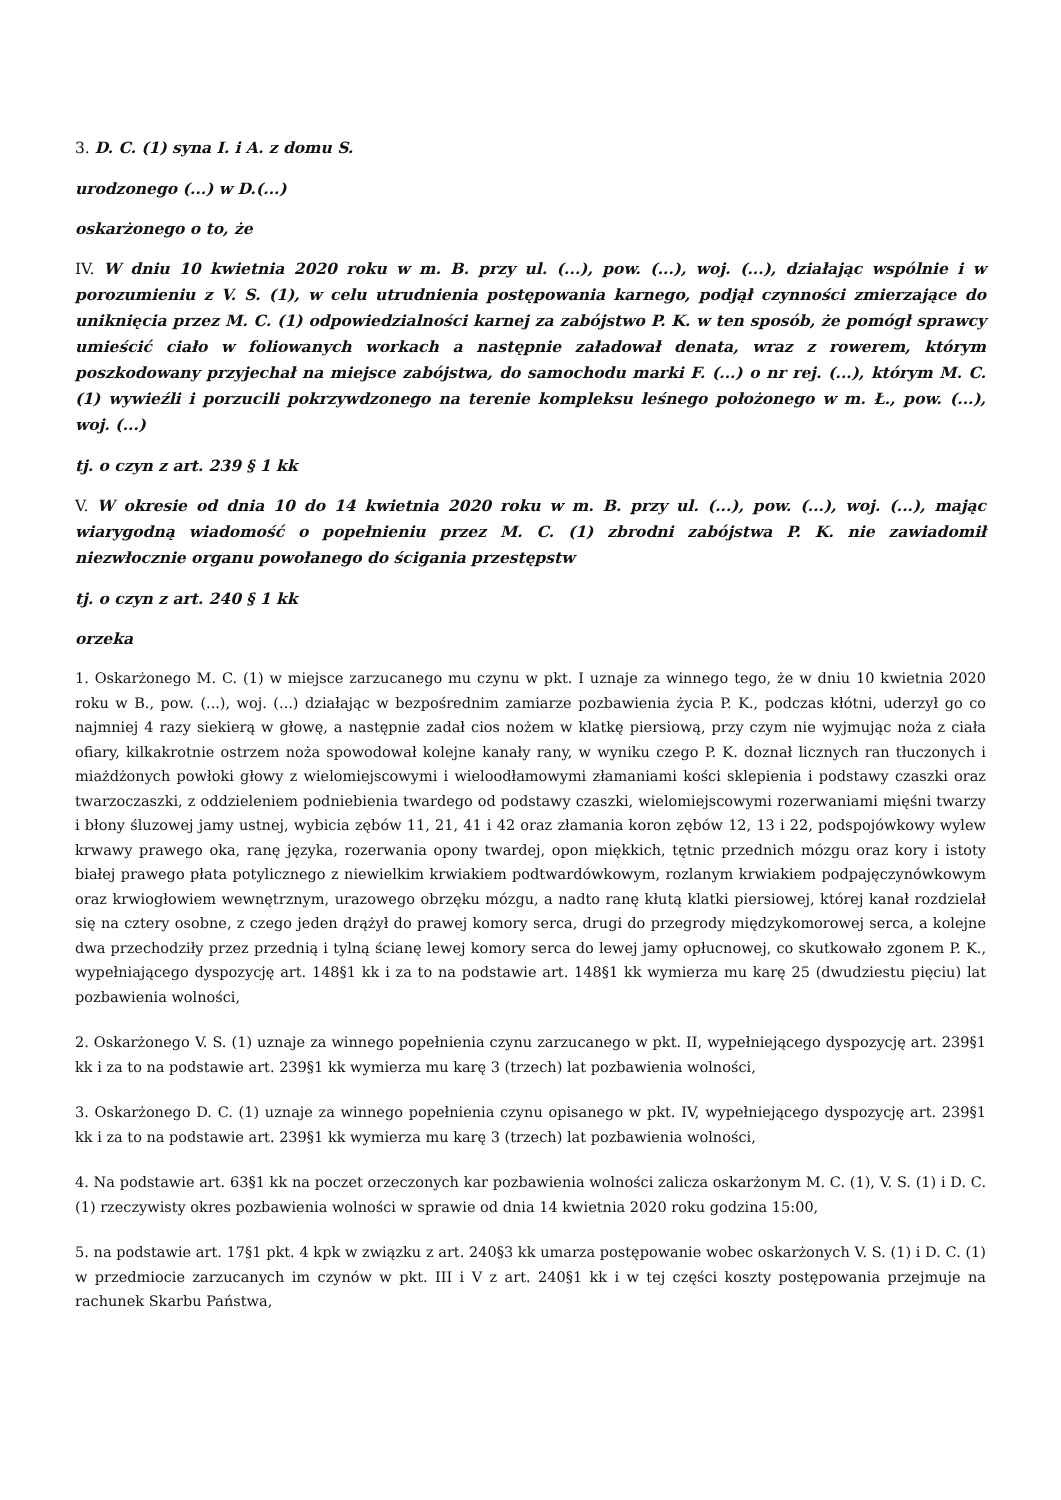3. D. C. (1) syna I. i A. z domu S.
urodzonego (...) w D.(...)
oskarżonego o to, że
IV. W dniu 10 kwietnia 2020 roku w m. B. przy ul. (...), pow. (...), woj. (...), działając wspólnie i w porozumieniu z V. S. (1), w celu utrudnienia postępowania karnego, podjął czynności zmierzające do uniknięcia przez M. C. (1) odpowiedzialności karnej za zabójstwo P. K. w ten sposób, że pomógł sprawcy umieścić ciało w foliowanych workach a następnie załadował denata, wraz z rowerem, którym poszkodowany przyjechał na miejsce zabójstwa, do samochodu marki F. (...) o nr rej. (...), którym M. C. (1) wywieźli i porzucili pokrzywdzonego na terenie kompleksu leśnego położonego w m. Ł., pow. (...), woj. (...)
tj. o czyn z art. 239 § 1 kk
V. W okresie od dnia 10 do 14 kwietnia 2020 roku w m. B. przy ul. (...), pow. (...), woj. (...), mając wiarygodną wiadomość o popełnieniu przez M. C. (1) zbrodni zabójstwa P. K. nie zawiadomił niezwłocznie organu powołanego do ścigania przestępstw
tj. o czyn z art. 240 § 1 kk
orzeka
1. Oskarżonego M. C. (1) w miejsce zarzucanego mu czynu w pkt. I uznaje za winnego tego, że w dniu 10 kwietnia 2020 roku w B., pow. (...), woj. (...) działając w bezpośrednim zamiarze pozbawienia życia P. K., podczas kłótni, uderzył go co najmniej 4 razy siekierą w głowę, a następnie zadał cios nożem w klatkę piersiową, przy czym nie wyjmując noża z ciała ofiary, kilkakrotnie ostrzem noża spowodował kolejne kanały rany, w wyniku czego P. K. doznał licznych ran tłuczonych i miażdżonych powłoki głowy z wielomiejscowymi i wieloodłamowymi złamaniami kości sklepienia i podstawy czaszki oraz twarzoczaszki, z oddzieleniem podniebienia twardego od podstawy czaszki, wielomiejscowymi rozerwaniami mięśni twarzy i błony śluzowej jamy ustnej, wybicia zębów 11, 21, 41 i 42 oraz złamania koron zębów 12, 13 i 22, podspojówkowy wylew krwawy prawego oka, ranę języka, rozerwania opony twardej, opon miękkich, tętnic przednich mózgu oraz kory i istoty białej prawego płata potylicznego z niewielkim krwiakiem podtwardówkowym, rozlanym krwiakiem podpajęczynówkowym oraz krwiogłowiem wewnętrznym, urazowego obrzęku mózgu, a nadto ranę kłutą klatki piersiowej, której kanał rozdzielał się na cztery osobne, z czego jeden drążył do prawej komory serca, drugi do przegrody międzykomorowej serca, a kolejne dwa przechodziły przez przednią i tylną ścianę lewej komory serca do lewej jamy opłucnowej, co skutkowało zgonem P. K., wypełniającego dyspozycję art. 148§1 kk i za to na podstawie art. 148§1 kk wymierza mu karę 25 (dwudziestu pięciu) lat pozbawienia wolności,
2. Oskarżonego V. S. (1) uznaje za winnego popełnienia czynu zarzucanego w pkt. II, wypełniejącego dyspozycję art. 239§1 kk i za to na podstawie art. 239§1 kk wymierza mu karę 3 (trzech) lat pozbawienia wolności,
3. Oskarżonego D. C. (1) uznaje za winnego popełnienia czynu opisanego w pkt. IV, wypełniejącego dyspozycję art. 239§1 kk i za to na podstawie art. 239§1 kk wymierza mu karę 3 (trzech) lat pozbawienia wolności,
4. Na podstawie art. 63§1 kk na poczet orzeczonych kar pozbawienia wolności zalicza oskarżonym M. C. (1), V. S. (1) i D. C. (1) rzeczywisty okres pozbawienia wolności w sprawie od dnia 14 kwietnia 2020 roku godzina 15:00,
5. na podstawie art. 17§1 pkt. 4 kpk w związku z art. 240§3 kk umarza postępowanie wobec oskarżonych V. S. (1) i D. C. (1) w przedmiocie zarzucanych im czynów w pkt. III i V z art. 240§1 kk i w tej części koszty postępowania przejmuje na rachunek Skarbu Państwa,